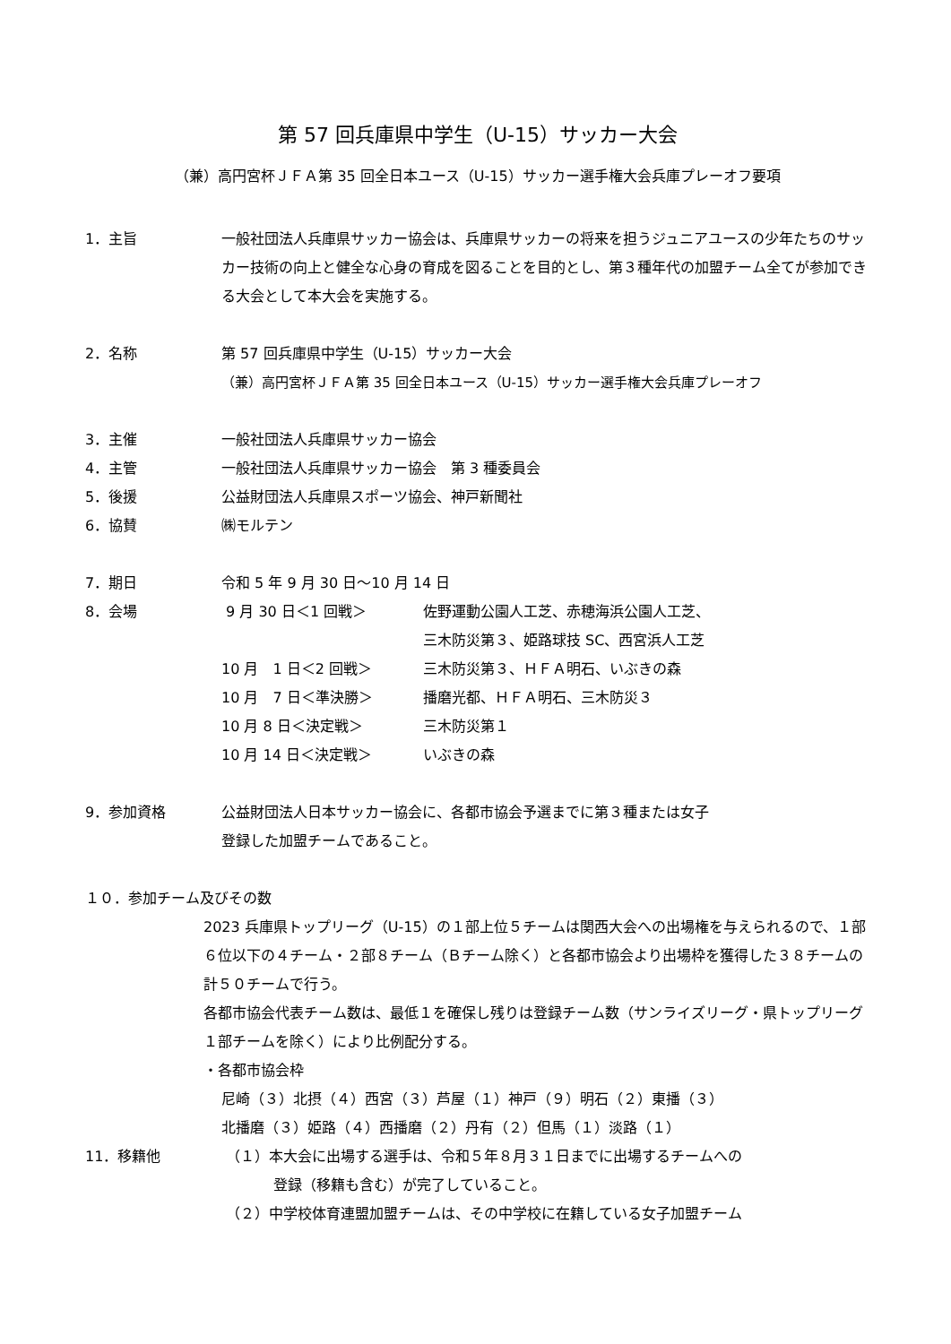第 57 回兵庫県中学生（U-15）サッカー大会
（兼）高円宮杯ＪＦＡ第 35 回全日本ユース（U-15）サッカー選手権大会兵庫プレーオフ要項
1．主旨 一般社団法人兵庫県サッカー協会は、兵庫県サッカーの将来を担うジュニアユースの少年たちのサッカー技術の向上と健全な心身の育成を図ることを目的とし、第３種年代の加盟チーム全てが参加できる大会として本大会を実施する。
2．名称 第 57 回兵庫県中学生（U-15）サッカー大会
（兼）高円宮杯ＪＦＡ第 35 回全日本ユース（U-15）サッカー選手権大会兵庫プレーオフ
3．主催 一般社団法人兵庫県サッカー協会
4．主管 一般社団法人兵庫県サッカー協会　第 3 種委員会
5．後援 公益財団法人兵庫県スポーツ協会、神戸新聞社
6．協賛 ㈱モルテン
7．期日 令和 5 年 9 月 30 日～10 月 14 日
8．会場 9 月 30 日＜1 回戦＞ 佐野運動公園人工芝、赤穂海浜公園人工芝、
三木防災第３、姫路球技 SC、西宮浜人工芝
10 月　1 日＜2 回戦＞ 三木防災第３、ＨＦＡ明石、いぶきの森
10 月　7 日＜準決勝＞ 播磨光都、ＨＦＡ明石、三木防災３
10 月 8 日＜決定戦＞ 三木防災第１
10 月 14 日＜決定戦＞ いぶきの森
9．参加資格 公益財団法人日本サッカー協会に、各都市協会予選までに第３種または女子
登録した加盟チームであること。
１０．参加チーム及びその数
2023 兵庫県トップリーグ（U-15）の１部上位５チームは関西大会への出場権を与えられるので、１部６位以下の４チーム・２部８チーム（Ｂチーム除く）と各都市協会より出場枠を獲得した３８チームの計５０チームで行う。
各都市協会代表チーム数は、最低１を確保し残りは登録チーム数（サンライズリーグ・県トップリーグ１部チームを除く）により比例配分する。
・各都市協会枠
尼崎（３）北摂（４）西宮（３）芦屋（１）神戸（９）明石（２）東播（３）
北播磨（３）姫路（４）西播磨（２）丹有（２）但馬（１）淡路（１）
11．移籍他 （１）本大会に出場する選手は、令和５年８月３１日までに出場するチームへの
登録（移籍も含む）が完了していること。
（２）中学校体育連盟加盟チームは、その中学校に在籍している女子加盟チーム